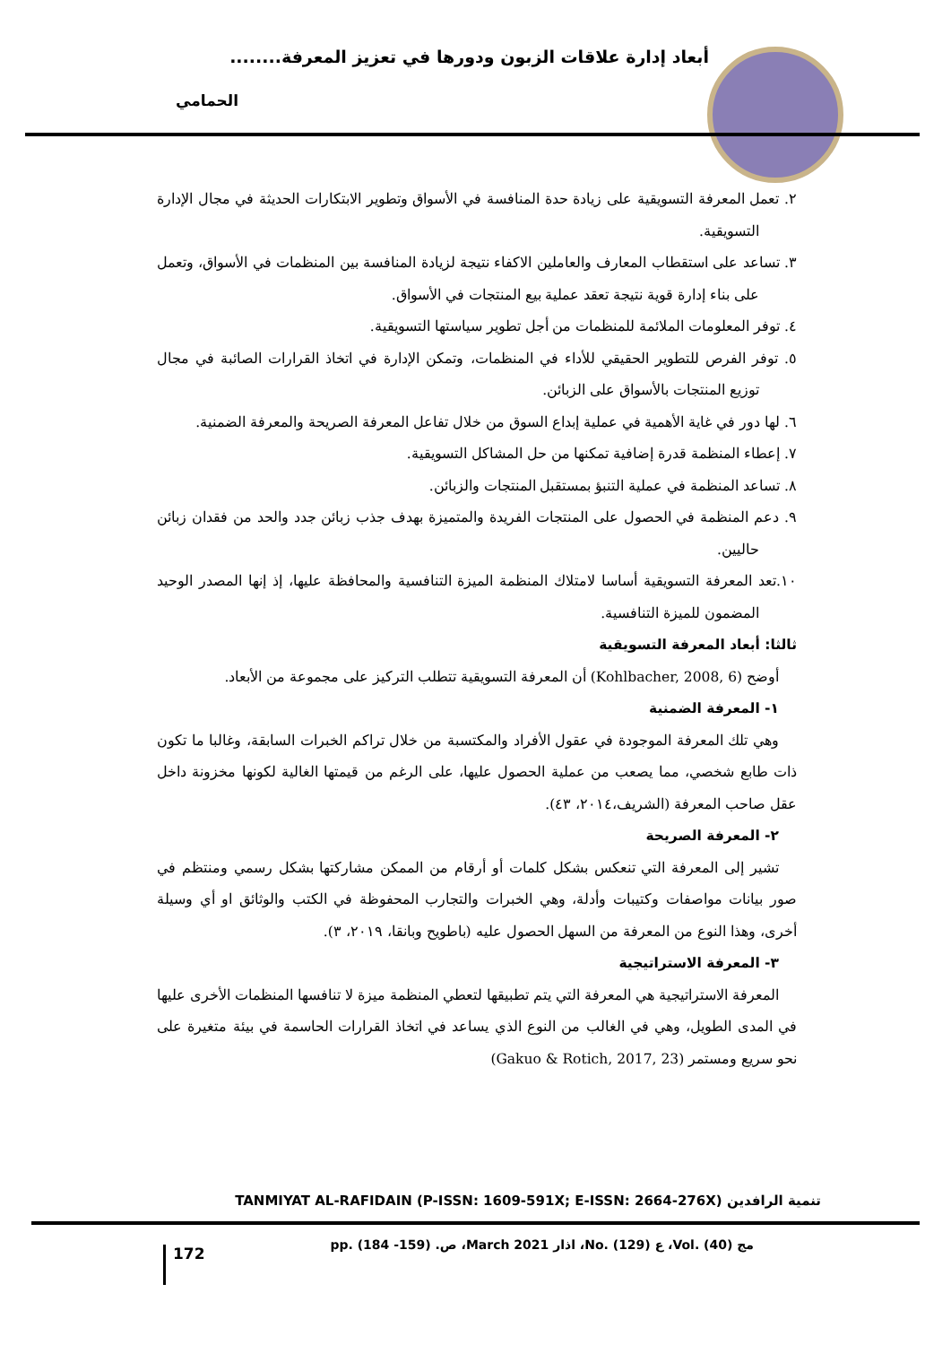أبعاد إدارة علاقات الزبون ودورها في تعزيز المعرفة........
الحمامي
٢. تعمل المعرفة التسويقية على زيادة حدة المنافسة في الأسواق وتطوير الابتكارات الحديثة في مجال الإدارة التسويقية.
٣. تساعد على استقطاب المعارف والعاملين الاكفاء نتيجة لزيادة المنافسة بين المنظمات في الأسواق، وتعمل على بناء إدارة قوية نتيجة تعقد عملية بيع المنتجات في الأسواق.
٤. توفر المعلومات الملائمة للمنظمات من أجل تطوير سياستها التسويقية.
٥. توفر الفرص للتطوير الحقيقي للأداء في المنظمات، وتمكن الإدارة في اتخاذ القرارات الصائبة في مجال توزيع المنتجات بالأسواق على الزبائن.
٦. لها دور في غاية الأهمية في عملية إبداع السوق من خلال تفاعل المعرفة الصريحة والمعرفة الضمنية.
٧. إعطاء المنظمة قدرة إضافية تمكنها من حل المشاكل التسويقية.
٨. تساعد المنظمة في عملية التنبؤ بمستقبل المنتجات والزبائن.
٩. دعم المنظمة في الحصول على المنتجات الفريدة والمتميزة بهدف جذب زبائن جدد والحد من فقدان زبائن حاليين.
١٠.تعد المعرفة التسويقية أساسا لامتلاك المنظمة الميزة التنافسية والمحافظة عليها، إذ إنها المصدر الوحيد المضمون للميزة التنافسية.
ثالثا: أبعاد المعرفة التسويقية
أوضح (Kohlbacher, 2008, 6) أن المعرفة التسويقية تتطلب التركيز على مجموعة من الأبعاد.
١- المعرفة الضمنية
وهي تلك المعرفة الموجودة في عقول الأفراد والمكتسبة من خلال تراكم الخبرات السابقة، وغالبا ما تكون ذات طابع شخصي، مما يصعب من عملية الحصول عليها، على الرغم من قيمتها الغالية لكونها مخزونة داخل عقل صاحب المعرفة (الشريف،٢٠١٤، ٤٣).
٢- المعرفة الصريحة
تشير إلى المعرفة التي تنعكس بشكل كلمات أو أرقام من الممكن مشاركتها بشكل رسمي ومنتظم في صور بيانات مواصفات وكتيبات وأدلة، وهي الخبرات والتجارب المحفوظة في الكتب والوثائق او أي وسيلة أخرى، وهذا النوع من المعرفة من السهل الحصول عليه (باطويح وبانقا، ٢٠١٩، ٣).
٣- المعرفة الاستراتيجية
المعرفة الاستراتيجية هي المعرفة التي يتم تطبيقها لتعطي المنظمة ميزة لا تنافسها المنظمات الأخرى عليها في المدى الطويل، وهي في الغالب من النوع الذي يساعد في اتخاذ القرارات الحاسمة في بيئة متغيرة على نحو سريع ومستمر (Gakuo & Rotich, 2017, 23)
تنمية الرافدين TANMIYAT AL-RAFIDAIN (P-ISSN: 1609-591X; E-ISSN: 2664-276X)
مج (40) .Vol، ع (129) .No، اذار March 2021، ص. (159- 184) .pp
172